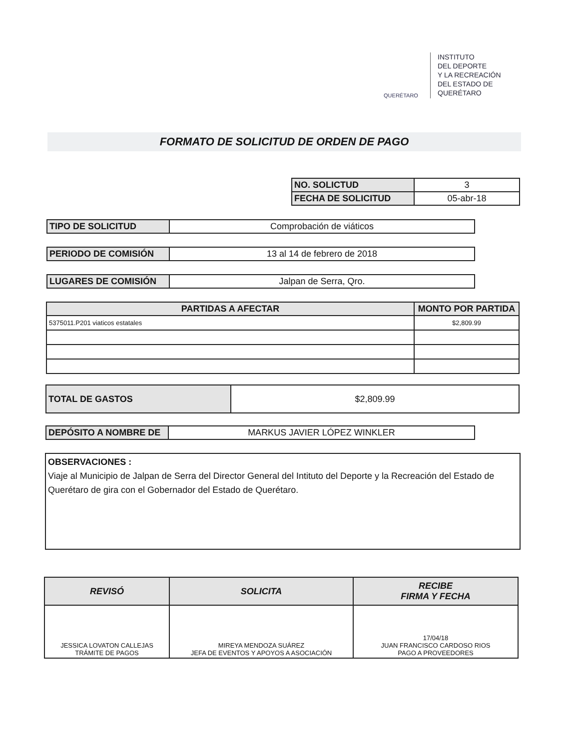QUERÉTARO
INSTITUTO
DEL DEPORTE
Y LA RECREACIÓN
DEL ESTADO DE
QUERÉTARO
FORMATO DE SOLICITUD DE ORDEN DE PAGO
| NO. SOLICTUD | 3 |
| FECHA DE SOLICITUD | 05-abr-18 |
| TIPO DE SOLICITUD | Comprobación de viáticos |
| PERIODO DE COMISIÓN | 13 al 14 de febrero de 2018 |
| LUGARES DE COMISIÓN | Jalpan de Serra, Qro. |
| PARTIDAS A AFECTAR | MONTO POR PARTIDA |
| --- | --- |
| 5375011.P201 viaticos estatales | $2,809.99 |
| TOTAL DE GASTOS | $2,809.99 |
| DEPÓSITO A NOMBRE DE | MARKUS JAVIER LÓPEZ WINKLER |
OBSERVACIONES :
Viaje al Municipio de Jalpan de Serra del Director General del Intituto del Deporte y la Recreación del Estado de Querétaro de gira con el Gobernador del Estado de Querétaro.
| REVISÓ | SOLICITA | RECIBE FIRMA Y FECHA |
| --- | --- | --- |
| JESSICA LOVATON CALLEJAS TRÁMITE DE PAGOS | MIREYA MENDOZA SUÁREZ JEFA DE EVENTOS Y APOYOS A ASOCIACIÓN | 17/04/18 JUAN FRANCISCO CARDOSO RIOS PAGO A PROVEEDORES |